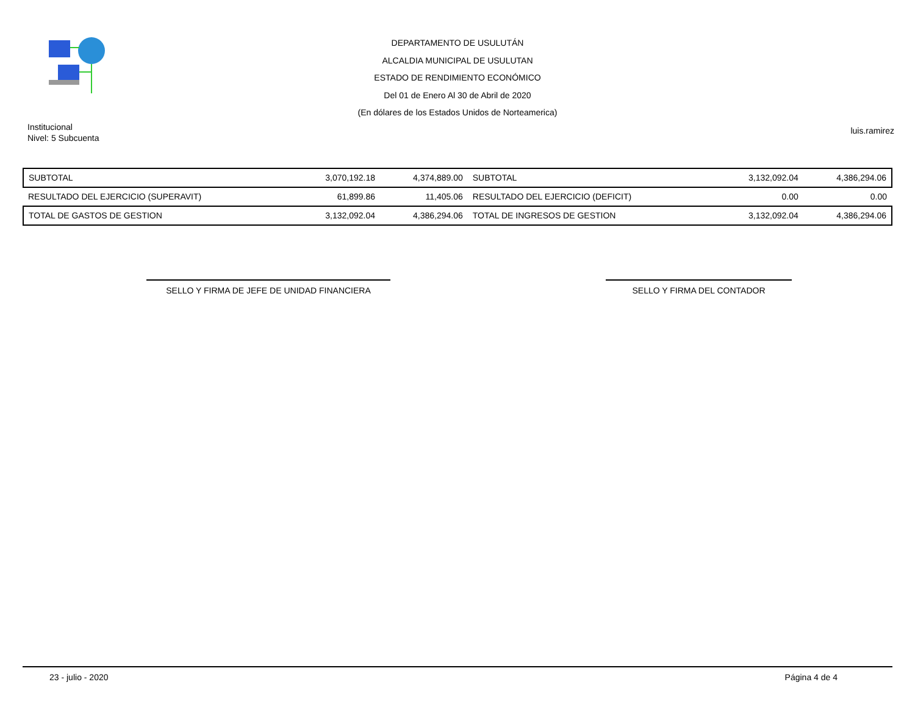DEPARTAMENTO DE USULUTÁN
ALCALDIA MUNICIPAL DE USULUTAN
ESTADO DE RENDIMIENTO ECONÓMICO
Del 01 de Enero Al 30 de Abril de 2020
(En dólares de los Estados Unidos de Norteamerica)
Institucional
Nivel: 5 Subcuenta
luis.ramirez
| SUBTOTAL | 3,070,192.18 | 4,374,889.00 | SUBTOTAL | 3,132,092.04 | 4,386,294.06 |
| RESULTADO DEL EJERCICIO (SUPERAVIT) | 61,899.86 | 11,405.06 | RESULTADO DEL EJERCICIO (DEFICIT) | 0.00 | 0.00 |
| TOTAL DE GASTOS DE GESTION | 3,132,092.04 | 4,386,294.06 | TOTAL DE INGRESOS DE GESTION | 3,132,092.04 | 4,386,294.06 |
SELLO Y FIRMA DE JEFE DE UNIDAD FINANCIERA SELLO Y FIRMA DEL CONTADOR
23 - julio - 2020 Página 4 de 4